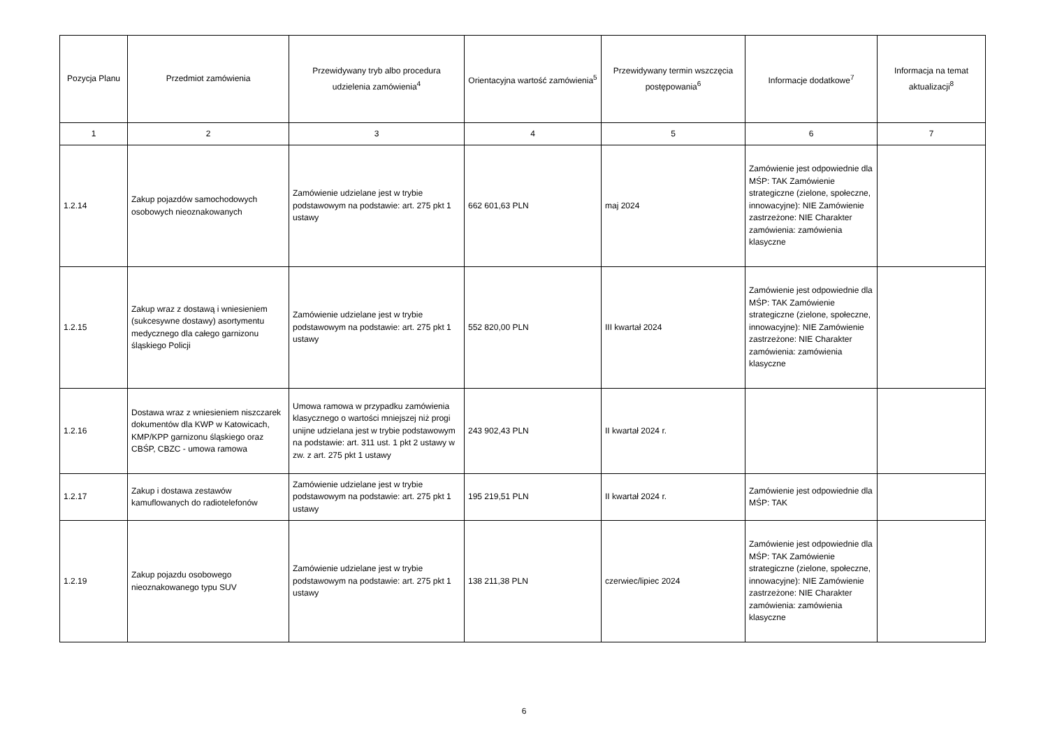| Pozycja Planu | Przedmiot zamówienia | Przewidywany tryb albo procedura udzielenia zamówienia<sup>4</sup> | Orientacyjna wartość zamówienia<sup>5</sup> | Przewidywany termin wszczęcia postępowania<sup>6</sup> | Informacje dodatkowe<sup>7</sup> | Informacja na temat aktualizacji<sup>8</sup> |
| --- | --- | --- | --- | --- | --- | --- |
| 1 | 2 | 3 | 4 | 5 | 6 | 7 |
| 1.2.14 | Zakup pojazdów samochodowych osobowych nieoznakowanych | Zamówienie udzielane jest w trybie podstawowym na podstawie: art. 275 pkt 1 ustawy | 662 601,63 PLN | maj 2024 | Zamówienie jest odpowiednie dla MŚP: TAK Zamówienie strategiczne (zielone, społeczne, innowacyjne): NIE Zamówienie zastrzeżone: NIE Charakter zamówienia: zamówienia klasyczne | |
| 1.2.15 | Zakup wraz z dostawą i wniesieniem (sukcesywne dostawy) asortymentu medycznego dla całego garnizonu śląskiego Policji | Zamówienie udzielane jest w trybie podstawowym na podstawie: art. 275 pkt 1 ustawy | 552 820,00 PLN | III kwartał 2024 | Zamówienie jest odpowiednie dla MŚP: TAK Zamówienie strategiczne (zielone, społeczne, innowacyjne): NIE Zamówienie zastrzeżone: NIE Charakter zamówienia: zamówienia klasyczne | |
| 1.2.16 | Dostawa wraz z wniesieniem niszczarek dokumentów dla KWP w Katowicach, KMP/KPP garnizonu śląskiego oraz CBŚP, CBZC - umowa ramowa | Umowa ramowa w przypadku zamówienia klasycznego o wartości mniejszej niż progi unijne udzielana jest w trybie podstawowym na podstawie: art. 311 ust. 1 pkt 2 ustawy w zw. z art. 275 pkt 1 ustawy | 243 902,43 PLN | II kwartał 2024 r. | | |
| 1.2.17 | Zakup i dostawa zestawów kamuflowanych do radiotelefonów | Zamówienie udzielane jest w trybie podstawowym na podstawie: art. 275 pkt 1 ustawy | 195 219,51 PLN | II kwartał 2024 r. | Zamówienie jest odpowiednie dla MŚP: TAK | |
| 1.2.19 | Zakup pojazdu osobowego nieoznakowanego typu SUV | Zamówienie udzielane jest w trybie podstawowym na podstawie: art. 275 pkt 1 ustawy | 138 211,38 PLN | czerwiec/lipiec 2024 | Zamówienie jest odpowiednie dla MŚP: TAK Zamówienie strategiczne (zielone, społeczne, innowacyjne): NIE Zamówienie zastrzeżone: NIE Charakter zamówienia: zamówienia klasyczne | |
6